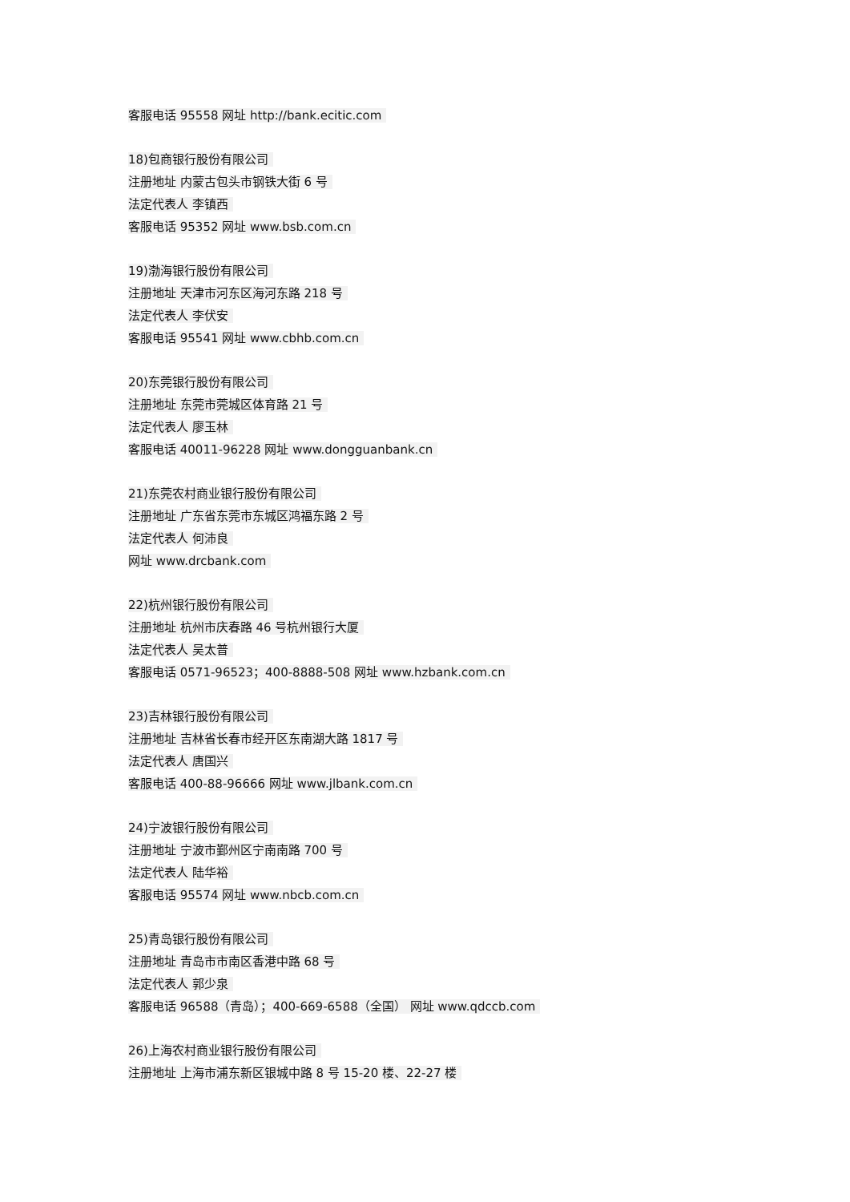客服电话 95558 网址 http://bank.ecitic.com
18)包商银行股份有限公司
注册地址 内蒙古包头市钢铁大街 6 号
法定代表人 李镇西
客服电话 95352 网址 www.bsb.com.cn
19)渤海银行股份有限公司
注册地址 天津市河东区海河东路 218 号
法定代表人 李伏安
客服电话 95541 网址 www.cbhb.com.cn
20)东莞银行股份有限公司
注册地址 东莞市莞城区体育路 21 号
法定代表人 廖玉林
客服电话 40011-96228 网址 www.dongguanbank.cn
21)东莞农村商业银行股份有限公司
注册地址 广东省东莞市东城区鸿福东路 2 号
法定代表人 何沛良
网址 www.drcbank.com
22)杭州银行股份有限公司
注册地址 杭州市庆春路 46 号杭州银行大厦
法定代表人 吴太普
客服电话 0571-96523；400-8888-508 网址 www.hzbank.com.cn
23)吉林银行股份有限公司
注册地址 吉林省长春市经开区东南湖大路 1817 号
法定代表人 唐国兴
客服电话 400-88-96666 网址 www.jlbank.com.cn
24)宁波银行股份有限公司
注册地址 宁波市鄞州区宁南南路 700 号
法定代表人 陆华裕
客服电话 95574 网址 www.nbcb.com.cn
25)青岛银行股份有限公司
注册地址 青岛市市南区香港中路 68 号
法定代表人 郭少泉
客服电话 96588（青岛）；400-669-6588（全国） 网址 www.qdccb.com
26)上海农村商业银行股份有限公司
注册地址 上海市浦东新区银城中路 8 号 15-20 楼、22-27 楼